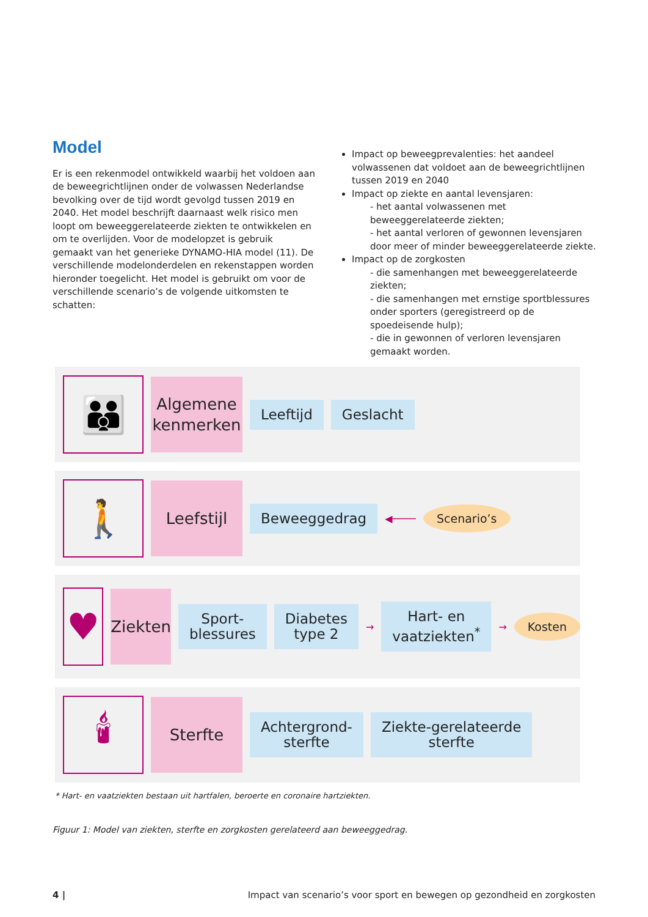Model
Er is een rekenmodel ontwikkeld waarbij het voldoen aan de beweegrichtlijnen onder de volwassen Nederlandse bevolking over de tijd wordt gevolgd tussen 2019 en 2040. Het model beschrijft daarnaast welk risico men loopt om beweeggerelateerde ziekten te ontwikkelen en om te overlijden. Voor de modelopzet is gebruik gemaakt van het generieke DYNAMO-HIA model (11). De verschillende modelonderdelen en rekenstappen worden hieronder toegelicht. Het model is gebruikt om voor de verschillende scenario’s de volgende uitkomsten te schatten:
Impact op beweegprevalenties: het aandeel volwassenen dat voldoet aan de beweegrichtlijnen tussen 2019 en 2040
Impact op ziekte en aantal levensjaren:
- het aantal volwassenen met beweeggerelateerde ziekten;
- het aantal verloren of gewonnen levensjaren door meer of minder beweeggerelateerde ziekte.
Impact op de zorgkosten
- die samenhangen met beweeggerelateerde ziekten;
- die samenhangen met ernstige sportblessures onder sporters (geregistreerd op de spoedeisende hulp);
- die in gewonnen of verloren levensjaren gemaakt worden.
👪
Algemene kenmerken
Leeftijd Geslacht
🚶
Leefstijl
Beweeggedrag
◀────
Scenario’s
♥
Ziekten
Sport-
blessures
Diabetes
type 2
→
Hart- en
vaatziekten<sup>*</sup>
→
Kosten
🕯
Sterfte
Achtergrond-
sterfte
Ziekte-gerelateerde
sterfte
* Hart- en vaatziekten bestaan uit hartfalen, beroerte en coronaire hartziekten.
Figuur 1: Model van ziekten, sterfte en zorgkosten gerelateerd aan beweeggedrag.
4 | Impact van scenario’s voor sport en bewegen op gezondheid en zorgkosten